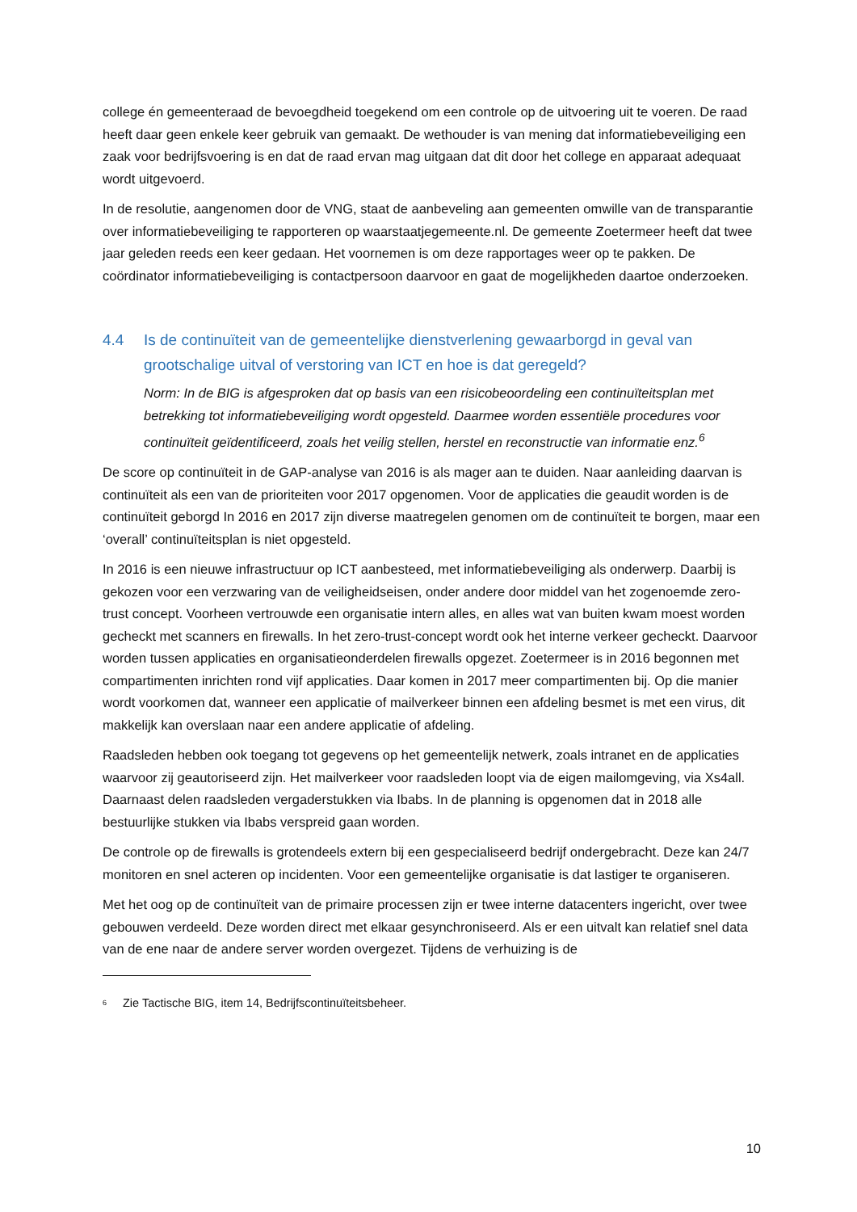college én gemeenteraad de bevoegdheid toegekend om een controle op de uitvoering uit te voeren. De raad heeft daar geen enkele keer gebruik van gemaakt. De wethouder is van mening dat informatiebeveiliging een zaak voor bedrijfsvoering is en dat de raad ervan mag uitgaan dat dit door het college en apparaat adequaat wordt uitgevoerd.
In de resolutie, aangenomen door de VNG, staat de aanbeveling aan gemeenten omwille van de transparantie over informatiebeveiliging te rapporteren op waarstaatjegemeente.nl. De gemeente Zoetermeer heeft dat twee jaar geleden reeds een keer gedaan. Het voornemen is om deze rapportages weer op te pakken. De coördinator informatiebeveiliging is contactpersoon daarvoor en gaat de mogelijkheden daartoe onderzoeken.
4.4 Is de continuïteit van de gemeentelijke dienstverlening gewaarborgd in geval van grootschalige uitval of verstoring van ICT en hoe is dat geregeld?
Norm: In de BIG is afgesproken dat op basis van een risicobeoordeling een continuïteitsplan met betrekking tot informatiebeveiliging wordt opgesteld. Daarmee worden essentiële procedures voor continuïteit geïdentificeerd, zoals het veilig stellen, herstel en reconstructie van informatie enz.<sup>6</sup>
De score op continuïteit in de GAP-analyse van 2016 is als mager aan te duiden. Naar aanleiding daarvan is continuïteit als een van de prioriteiten voor 2017 opgenomen. Voor de applicaties die geaudit worden is de continuïteit geborgd In 2016 en 2017 zijn diverse maatregelen genomen om de continuïteit te borgen, maar een ‘overall’ continuïteitsplan is niet opgesteld.
In 2016 is een nieuwe infrastructuur op ICT aanbesteed, met informatiebeveiliging als onderwerp. Daarbij is gekozen voor een verzwaring van de veiligheidseisen, onder andere door middel van het zogenoemde zero-trust concept. Voorheen vertrouwde een organisatie intern alles, en alles wat van buiten kwam moest worden gecheckt met scanners en firewalls. In het zero-trust-concept wordt ook het interne verkeer gecheckt. Daarvoor worden tussen applicaties en organisatieonderdelen firewalls opgezet. Zoetermeer is in 2016 begonnen met compartimenten inrichten rond vijf applicaties. Daar komen in 2017 meer compartimenten bij. Op die manier wordt voorkomen dat, wanneer een applicatie of mailverkeer binnen een afdeling besmet is met een virus, dit makkelijk kan overslaan naar een andere applicatie of afdeling.
Raadsleden hebben ook toegang tot gegevens op het gemeentelijk netwerk, zoals intranet en de applicaties waarvoor zij geautoriseerd zijn. Het mailverkeer voor raadsleden loopt via de eigen mailomgeving, via Xs4all. Daarnaast delen raadsleden vergaderstukken via Ibabs. In de planning is opgenomen dat in 2018 alle bestuurlijke stukken via Ibabs verspreid gaan worden.
De controle op de firewalls is grotendeels extern bij een gespecialiseerd bedrijf ondergebracht. Deze kan 24/7 monitoren en snel acteren op incidenten. Voor een gemeentelijke organisatie is dat lastiger te organiseren.
Met het oog op de continuïteit van de primaire processen zijn er twee interne datacenters ingericht, over twee gebouwen verdeeld. Deze worden direct met elkaar gesynchroniseerd. Als er een uitvalt kan relatief snel data van de ene naar de andere server worden overgezet. Tijdens de verhuizing is de
<sup>6</sup> Zie Tactische BIG, item 14, Bedrijfscontinuïteitsbeheer.
10